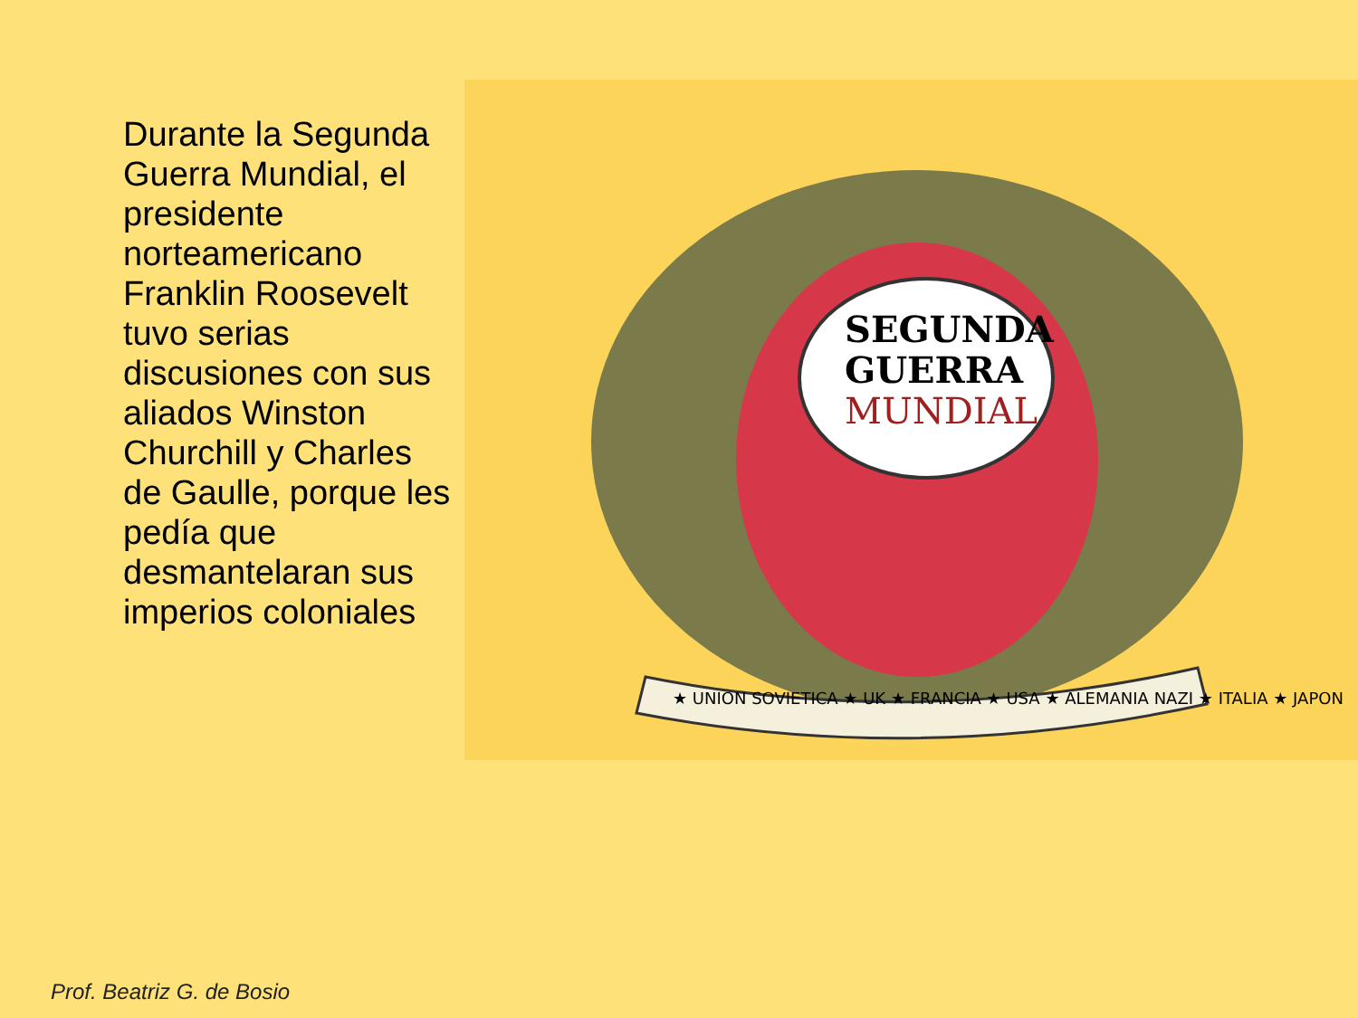Durante la Segunda Guerra Mundial, el presidente norteamericano Franklin Roosevelt tuvo serias discusiones con sus aliados Winston Churchill y Charles de Gaulle, porque les pedía que desmantelaran sus imperios coloniales
SEGUNDA
GUERRA
MUNDIAL
★ UNION SOVIETICA ★ UK ★ FRANCIA ★ USA ★ ALEMANIA NAZI ★ ITALIA ★ JAPON
Prof. Beatriz G. de Bosio